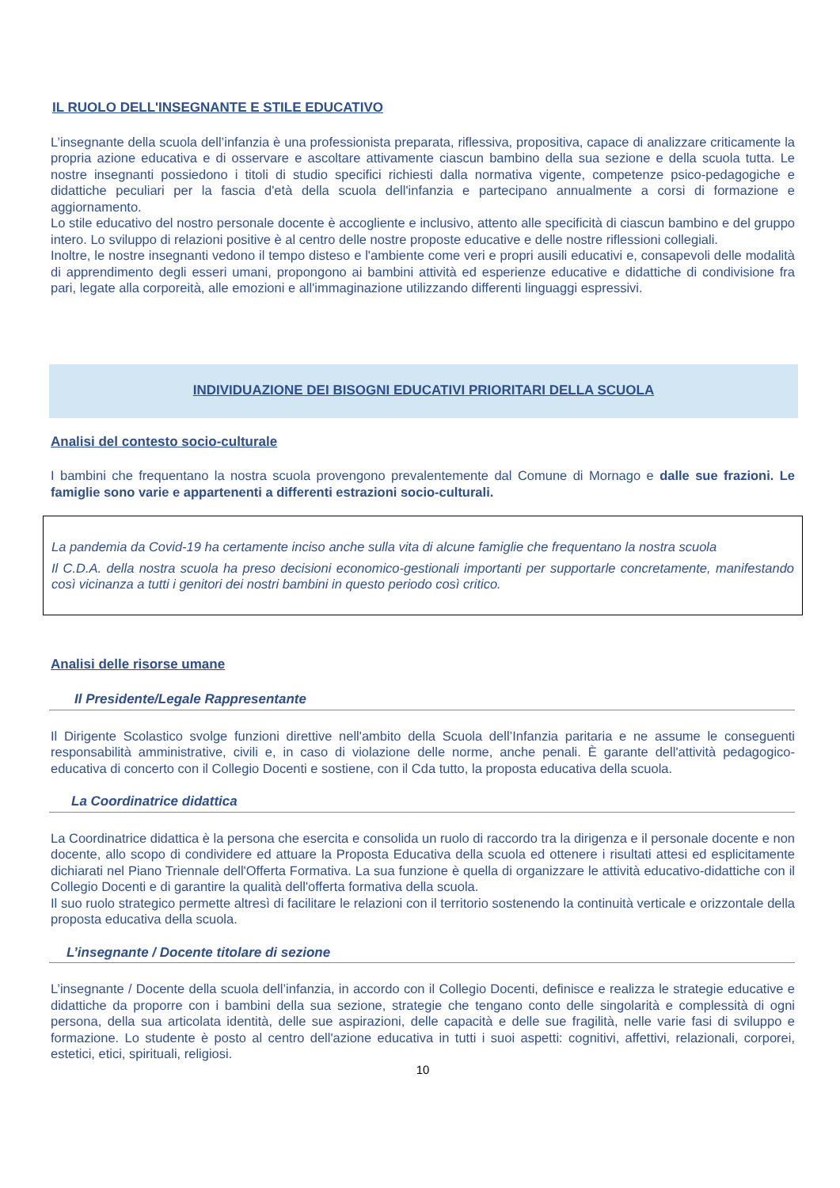IL RUOLO DELL'INSEGNANTE E STILE EDUCATIVO
L’insegnante della scuola dell’infanzia è una professionista preparata, riflessiva, propositiva, capace di analizzare criticamente la propria azione educativa e di osservare e ascoltare attivamente ciascun bambino della sua sezione e della scuola tutta. Le nostre insegnanti possiedono i titoli di studio specifici richiesti dalla normativa vigente, competenze psico-pedagogiche e didattiche peculiari per la fascia d'età della scuola dell'infanzia e partecipano annualmente a corsi di formazione e aggiornamento.
Lo stile educativo del nostro personale docente è accogliente e inclusivo, attento alle specificità di ciascun bambino e del gruppo intero. Lo sviluppo di relazioni positive è al centro delle nostre proposte educative e delle nostre riflessioni collegiali.
Inoltre, le nostre insegnanti vedono il tempo disteso e l'ambiente come veri e propri ausili educativi e, consapevoli delle modalità di apprendimento degli esseri umani, propongono ai bambini attività ed esperienze educative e didattiche di condivisione fra pari, legate alla corporeità, alle emozioni e all'immaginazione utilizzando differenti linguaggi espressivi.
INDIVIDUAZIONE DEI BISOGNI EDUCATIVI PRIORITARI DELLA SCUOLA
Analisi del contesto socio-culturale
I bambini che frequentano la nostra scuola provengono prevalentemente dal Comune di Mornago e dalle sue frazioni. Le famiglie sono varie e appartenenti a differenti estrazioni socio-culturali.
La pandemia da Covid-19 ha certamente inciso anche sulla vita di alcune famiglie che frequentano la nostra scuola
Il C.D.A. della nostra scuola ha preso decisioni economico-gestionali importanti per supportarle concretamente, manifestando così vicinanza a tutti i genitori dei nostri bambini in questo periodo così critico.
Analisi delle risorse umane
Il Presidente/Legale Rappresentante
Il Dirigente Scolastico svolge funzioni direttive nell'ambito della Scuola dell’Infanzia paritaria e ne assume le conseguenti responsabilità amministrative, civili e, in caso di violazione delle norme, anche penali. È garante dell'attività pedagogico-educativa di concerto con il Collegio Docenti e sostiene, con il Cda tutto, la proposta educativa della scuola.
La Coordinatrice didattica
La Coordinatrice didattica è la persona che esercita e consolida un ruolo di raccordo tra la dirigenza e il personale docente e non docente, allo scopo di condividere ed attuare la Proposta Educativa della scuola ed ottenere i risultati attesi ed esplicitamente dichiarati nel Piano Triennale dell'Offerta Formativa. La sua funzione è quella di organizzare le attività educativo-didattiche con il Collegio Docenti e di garantire la qualità dell'offerta formativa della scuola.
Il suo ruolo strategico permette altresì di facilitare le relazioni con il territorio sostenendo la continuità verticale e orizzontale della proposta educativa della scuola.
L’insegnante / Docente titolare di sezione
L’insegnante / Docente della scuola dell’infanzia, in accordo con il Collegio Docenti, definisce e realizza le strategie educative e didattiche da proporre con i bambini della sua sezione, strategie che tengano conto delle singolarità e complessità di ogni persona, della sua articolata identità, delle sue aspirazioni, delle capacità e delle sue fragilità, nelle varie fasi di sviluppo e formazione. Lo studente è posto al centro dell'azione educativa in tutti i suoi aspetti: cognitivi, affettivi, relazionali, corporei, estetici, etici, spirituali, religiosi.
10